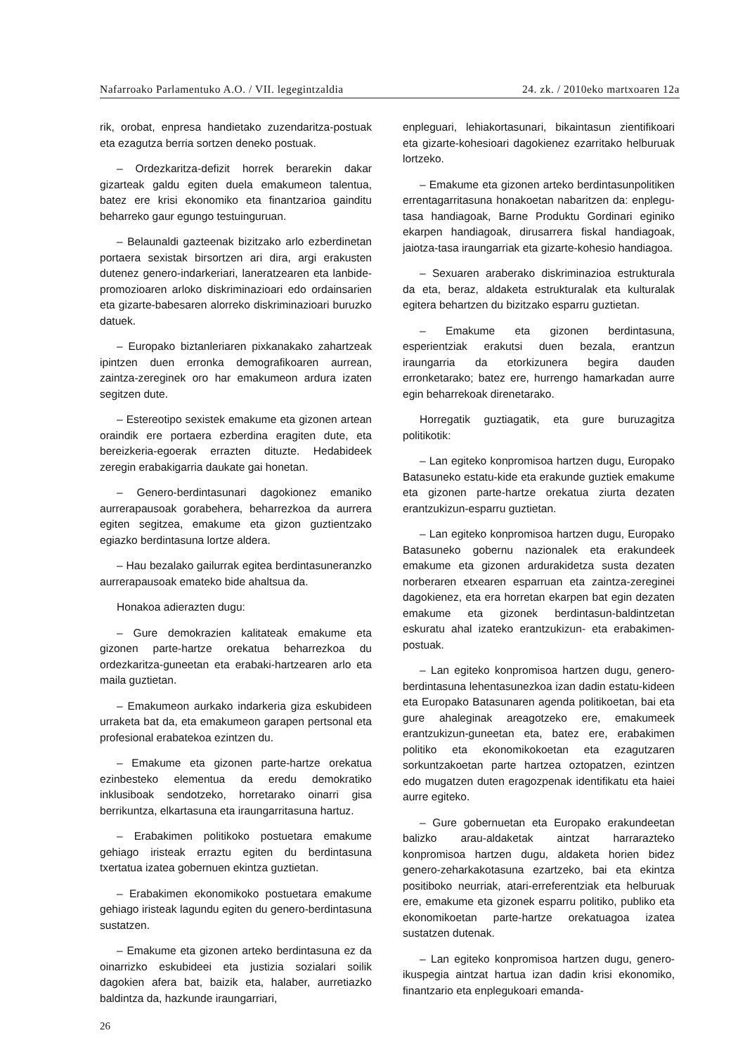Nafarroako Parlamentuko A.O. / VII. legegintzaldia 24. zk. / 2010eko martxoaren 12a
rik, orobat, enpresa handietako zuzendaritza-postuak eta ezagutza berria sortzen deneko postuak.
– Ordezkaritza-defizit horrek berarekin dakar gizarteak galdu egiten duela emakumeon talentua, batez ere krisi ekonomiko eta finantzarioa gainditu beharreko gaur egungo testuinguruan.
– Belaunaldi gazteenak bizitzako arlo ezberdinetan portaera sexistak birsortzen ari dira, argi erakusten dutenez genero-indarkeriari, laneratzearen eta lanbide-promozioaren arloko diskriminazioari edo ordainsarien eta gizarte-babesaren alorreko diskriminazioari buruzko datuek.
– Europako biztanleriaren pixkanakako zahartzeak ipintzen duen erronka demografikoaren aurrean, zaintza-zereginek oro har emakumeon ardura izaten segitzen dute.
– Estereotipo sexistek emakume eta gizonen artean oraindik ere portaera ezberdina eragiten dute, eta bereizkeria-egoerak errazten dituzte. Hedabideek zeregin erabakigarria daukate gai honetan.
– Genero-berdintasunari dagokionez emaniko aurrerapausoak gorabehera, beharrezkoa da aurrera egiten segitzea, emakume eta gizon guztientzako egiazko berdintasuna lortze aldera.
– Hau bezalako gailurrak egitea berdintasuneranzko aurrerapausoak emateko bide ahaltsua da.
Honakoa adierazten dugu:
– Gure demokrazien kalitateak emakume eta gizonen parte-hartze orekatua beharrezkoa du ordezkaritza-guneetan eta erabaki-hartzearen arlo eta maila guztietan.
– Emakumeon aurkako indarkeria giza eskubideen urraketa bat da, eta emakumeon garapen pertsonal eta profesional erabatekoa ezintzen du.
– Emakume eta gizonen parte-hartze orekatua ezinbesteko elementua da eredu demokratiko inklusiboak sendotzeko, horretarako oinarri gisa berrikuntza, elkartasuna eta iraungarritasuna hartuz.
– Erabakimen politikoko postuetara emakume gehiago iristeak erraztu egiten du berdintasuna txertatua izatea gobernuen ekintza guztietan.
– Erabakimen ekonomikoko postuetara emakume gehiago iristeak lagundu egiten du genero-berdintasuna sustatzen.
– Emakume eta gizonen arteko berdintasuna ez da oinarrizko eskubideei eta justizia sozialari soilik dagokien afera bat, baizik eta, halaber, aurretiazko baldintza da, hazkunde iraungarriari,
enpleguari, lehiakortasunari, bikaintasun zientifikoari eta gizarte-kohesioari dagokienez ezarritako helburuak lortzeko.
– Emakume eta gizonen arteko berdintasunpolitiken errentagarritasuna honakoetan nabaritzen da: enplegu-tasa handiagoak, Barne Produktu Gordinari eginiko ekarpen handiagoak, dirusarrera fiskal handiagoak, jaiotza-tasa iraungarriak eta gizarte-kohesio handiagoa.
– Sexuaren araberako diskriminazioa estrukturala da eta, beraz, aldaketa estrukturalak eta kulturalak egitera behartzen du bizitzako esparru guztietan.
– Emakume eta gizonen berdintasuna, esperientziak erakutsi duen bezala, erantzun iraungarria da etorkizunera begira dauden erronketarako; batez ere, hurrengo hamarkadan aurre egin beharrekoak direnetarako.
Horregatik guztiagatik, eta gure buruzagitza politikotik:
– Lan egiteko konpromisoa hartzen dugu, Europako Batasuneko estatu-kide eta erakunde guztiek emakume eta gizonen parte-hartze orekatua ziurta dezaten erantzukizun-esparru guztietan.
– Lan egiteko konpromisoa hartzen dugu, Europako Batasuneko gobernu nazionalek eta erakundeek emakume eta gizonen ardurakidetza susta dezaten norberaren etxearen esparruan eta zaintza-zereginei dagokienez, eta era horretan ekarpen bat egin dezaten emakume eta gizonek berdintasun-baldintzetan eskuratu ahal izateko erantzukizun- eta erabakimen-postuak.
– Lan egiteko konpromisoa hartzen dugu, genero-berdintasuna lehentasunezkoa izan dadin estatu-kideen eta Europako Batasunaren agenda politikoetan, bai eta gure ahaleginak areagotzeko ere, emakumeek erantzukizun-guneetan eta, batez ere, erabakimen politiko eta ekonomikokoetan eta ezagutzaren sorkuntzakoetan parte hartzea oztopatzen, ezintzen edo mugatzen duten eragozpenak identifikatu eta haiei aurre egiteko.
– Gure gobernuetan eta Europako erakundeetan balizko arau-aldaketak aintzat harrarazteko konpromisoa hartzen dugu, aldaketa horien bidez genero-zeharkakotasuna ezartzeko, bai eta ekintza positiboko neurriak, atari-erreferentziak eta helburuak ere, emakume eta gizonek esparru politiko, publiko eta ekonomikoetan parte-hartze orekatuagoa izatea sustatzen dutenak.
– Lan egiteko konpromisoa hartzen dugu, genero-ikuspegia aintzat hartua izan dadin krisi ekonomiko, finantzario eta enplegukoari emanda-
26